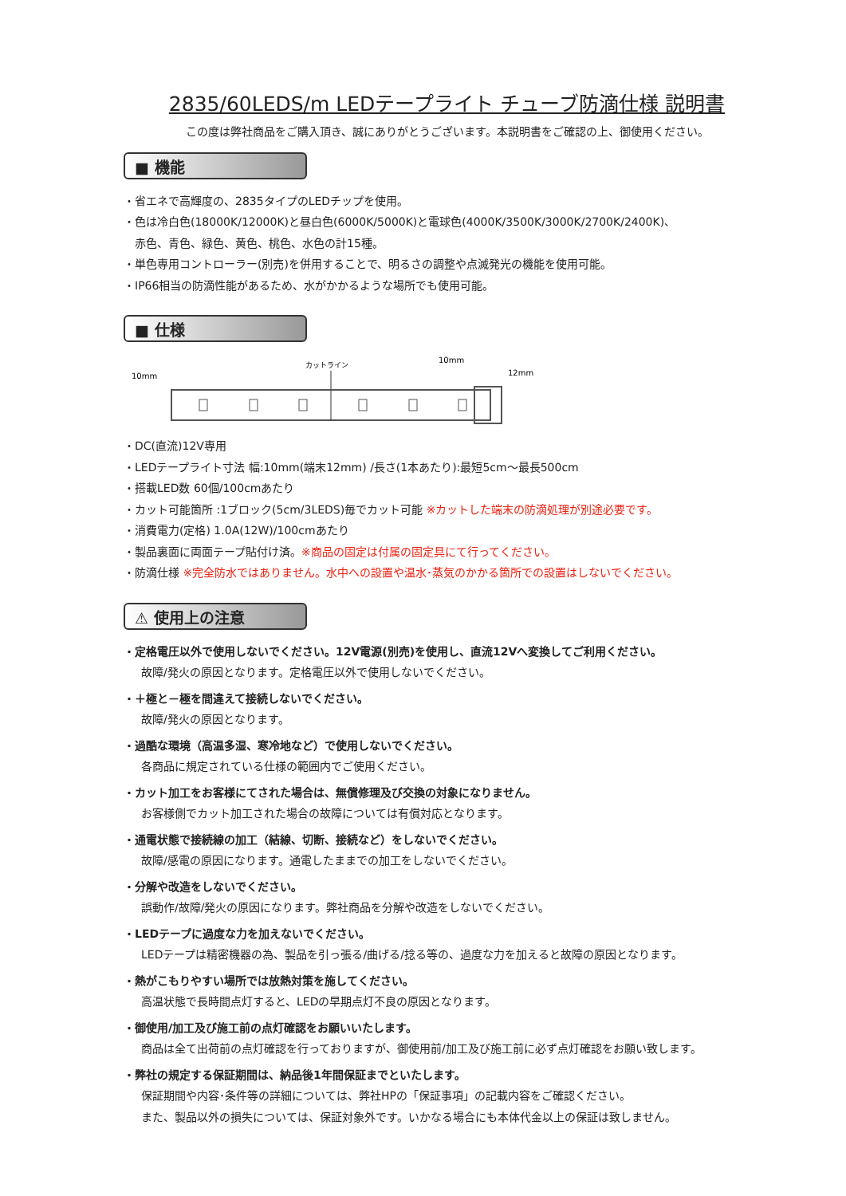2835/60LEDS/m LEDテープライト チューブ防滴仕様 説明書
この度は弊社商品をご購入頂き、誠にありがとうございます。本説明書をご確認の上、御使用ください。
■ 機能
・省エネで高輝度の、2835タイプのLEDチップを使用。
・色は冷白色(18000K/12000K)と昼白色(6000K/5000K)と電球色(4000K/3500K/3000K/2700K/2400K)、
赤色、青色、緑色、黄色、桃色、水色の計15種。
・単色専用コントローラー(別売)を併用することで、明るさの調整や点滅発光の機能を使用可能。
・IP66相当の防滴性能があるため、水がかかるような場所でも使用可能。
■ 仕様
10mm
カットライン
10mm
12mm
・DC(直流)12V専用
・LEDテープライト寸法 幅:10mm(端末12mm) /長さ(1本あたり):最短5cm～最長500cm
・搭載LED数 60個/100cmあたり
・カット可能箇所 :1ブロック(5cm/3LEDS)毎でカット可能 ※カットした端末の防滴処理が別途必要です。
・消費電力(定格) 1.0A(12W)/100cmあたり
・製品裏面に両面テープ貼付け済。※商品の固定は付属の固定具にて行ってください。
・防滴仕様 ※完全防水ではありません。水中への設置や温水･蒸気のかかる箇所での設置はしないでください。
⚠ 使用上の注意
・定格電圧以外で使用しないでください。12V電源(別売)を使用し、直流12Vへ変換してご利用ください。
故障/発火の原因となります。定格電圧以外で使用しないでください。
・＋極と－極を間違えて接続しないでください。
故障/発火の原因となります。
・過酷な環境（高温多湿、寒冷地など）で使用しないでください。
各商品に規定されている仕様の範囲内でご使用ください。
・カット加工をお客様にてされた場合は、無償修理及び交換の対象になりません。
お客様側でカット加工された場合の故障については有償対応となります。
・通電状態で接続線の加工（結線、切断、接続など）をしないでください。
故障/感電の原因になります。通電したままでの加工をしないでください。
・分解や改造をしないでください。
誤動作/故障/発火の原因になります。弊社商品を分解や改造をしないでください。
・LEDテープに過度な力を加えないでください。
LEDテープは精密機器の為、製品を引っ張る/曲げる/捻る等の、過度な力を加えると故障の原因となります。
・熱がこもりやすい場所では放熱対策を施してください。
高温状態で長時間点灯すると、LEDの早期点灯不良の原因となります。
・御使用/加工及び施工前の点灯確認をお願いいたします。
商品は全て出荷前の点灯確認を行っておりますが、御使用前/加工及び施工前に必ず点灯確認をお願い致します。
・弊社の規定する保証期間は、納品後1年間保証までといたします。
保証期間や内容･条件等の詳細については、弊社HPの「保証事項」の記載内容をご確認ください。
また、製品以外の損失については、保証対象外です。いかなる場合にも本体代金以上の保証は致しません。